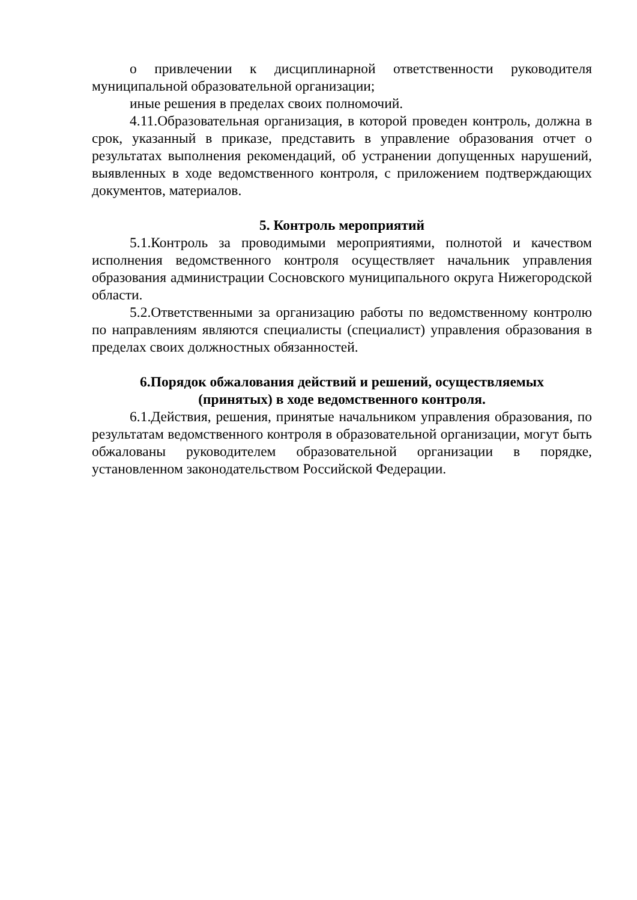о привлечении к дисциплинарной ответственности руководителя муниципальной образовательной организации;
иные решения в пределах своих полномочий.
4.11.Образовательная организация, в которой проведен контроль, должна в срок, указанный в приказе, представить в управление образования отчет о результатах выполнения рекомендаций, об устранении допущенных нарушений, выявленных в ходе ведомственного контроля, с приложением подтверждающих документов, материалов.
5. Контроль мероприятий
5.1.Контроль за проводимыми мероприятиями, полнотой и качеством исполнения ведомственного контроля осуществляет начальник управления образования администрации Сосновского муниципального округа Нижегородской области.
5.2.Ответственными за организацию работы по ведомственному контролю по направлениям являются специалисты (специалист) управления образования в пределах своих должностных обязанностей.
6.Порядок обжалования действий и решений, осуществляемых
(принятых) в ходе ведомственного контроля.
6.1.Действия, решения, принятые начальником управления образования, по результатам ведомственного контроля в образовательной организации, могут быть обжалованы руководителем образовательной организации в порядке, установленном законодательством Российской Федерации.